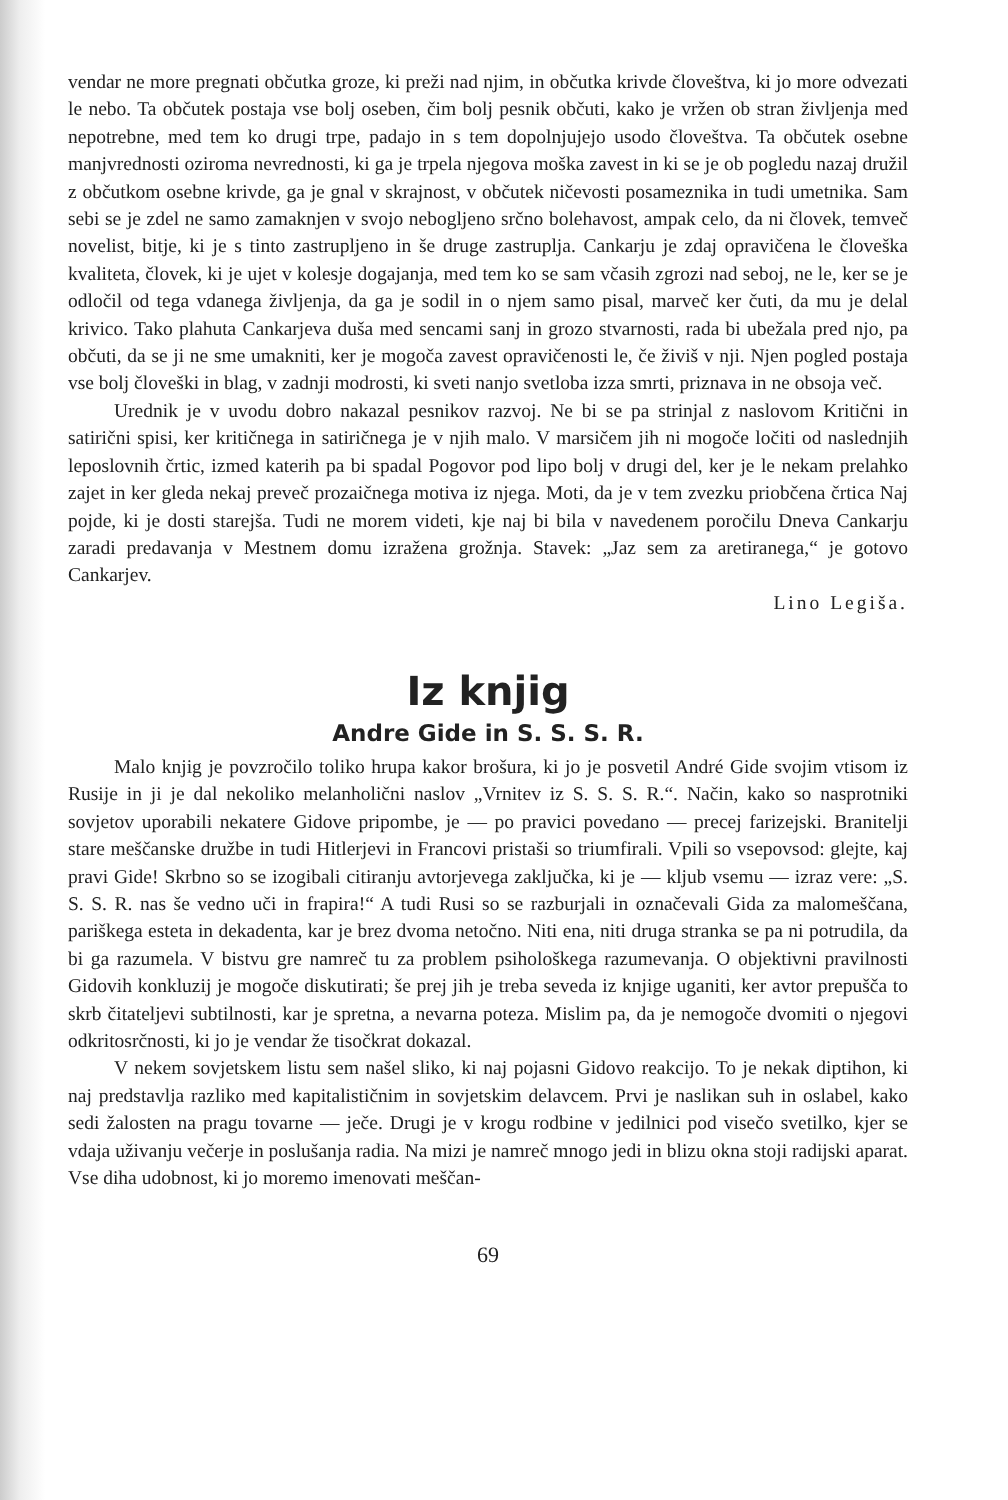vendar ne more pregnati občutka groze, ki preži nad njim, in občutka krivde človeštva, ki jo more odvezati le nebo. Ta občutek postaja vse bolj oseben, čim bolj pesnik občuti, kako je vržen ob stran življenja med nepotrebne, med tem ko drugi trpe, padajo in s tem dopolnjujejo usodo človeštva. Ta občutek osebne manjvrednosti oziroma nevrednosti, ki ga je trpela njegova moška zavest in ki se je ob pogledu nazaj družil z občutkom osebne krivde, ga je gnal v skrajnost, v občutek ničevosti posameznika in tudi umetnika. Sam sebi se je zdel ne samo zamaknjen v svojo nebogljeno srčno bolehavost, ampak celo, da ni človek, temveč novelist, bitje, ki je s tinto zastrupljeno in še druge zastruplja. Cankarju je zdaj opravičena le človeška kvaliteta, človek, ki je ujet v kolesje dogajanja, med tem ko se sam včasih zgrozi nad seboj, ne le, ker se je odločil od tega vdanega življenja, da ga je sodil in o njem samo pisal, marveč ker čuti, da mu je delal krivico. Tako plahuta Cankarjeva duša med sencami sanj in grozo stvarnosti, rada bi ubežala pred njo, pa občuti, da se ji ne sme umakniti, ker je mogoča zavest opravičenosti le, če živiš v nji. Njen pogled postaja vse bolj človeški in blag, v zadnji modrosti, ki sveti nanjo svetloba izza smrti, priznava in ne obsoja več.
Urednik je v uvodu dobro nakazal pesnikov razvoj. Ne bi se pa strinjal z naslovom Kritični in satirični spisi, ker kritičnega in satiričnega je v njih malo. V marsičem jih ni mogoče ločiti od naslednjih leposlovnih črtic, izmed katerih pa bi spadal Pogovor pod lipo bolj v drugi del, ker je le nekam prelahko zajet in ker gleda nekaj preveč prozaičnega motiva iz njega. Moti, da je v tem zvezku priobčena črtica Naj pojde, ki je dosti starejša. Tudi ne morem videti, kje naj bi bila v navedenem poročilu Dneva Cankarju zaradi predavanja v Mestnem domu izražena grožnja. Stavek: „Jaz sem za aretiranega,“ je gotovo Cankarjev.
Lino Legiša.
Iz knjig
Andre Gide in S. S. S. R.
Malo knjig je povzročilo toliko hrupa kakor brošura, ki jo je posvetil André Gide svojim vtisom iz Rusije in ji je dal nekoliko melanholični naslov „Vrnitev iz S. S. S. R.“. Način, kako so nasprotniki sovjetov uporabili nekatere Gidove pripombe, je — po pravici povedano — precej farizejski. Branitelji stare meščanske družbe in tudi Hitlerjevi in Francovi pristaši so triumfirali. Vpili so vsepovsod: glejte, kaj pravi Gide! Skrbno so se izogibali citiranju avtorjevega zaključka, ki je — kljub vsemu — izraz vere: „S. S. S. R. nas še vedno uči in frapira!“ A tudi Rusi so se razburjali in označevali Gida za malomeščana, pariškega esteta in dekadenta, kar je brez dvoma netočno. Niti ena, niti druga stranka se pa ni potrudila, da bi ga razumela. V bistvu gre namreč tu za problem psihološkega razumevanja. O objektivni pravilnosti Gidovih konkluzij je mogoče diskutirati; še prej jih je treba seveda iz knjige uganiti, ker avtor prepušča to skrb čitateljevi subtilnosti, kar je spretna, a nevarna poteza. Mislim pa, da je nemogoče dvomiti o njegovi odkritosrčnosti, ki jo je vendar že tisočkrat dokazal.
V nekem sovjetskem listu sem našel sliko, ki naj pojasni Gidovo reakcijo. To je nekak diptihon, ki naj predstavlja razliko med kapitalističnim in sovjetskim delavcem. Prvi je naslikan suh in oslabel, kako sedi žalosten na pragu tovarne — ječe. Drugi je v krogu rodbine v jedilnici pod visečo svetilko, kjer se vdaja uživanju večerje in poslušanja radia. Na mizi je namreč mnogo jedi in blizu okna stoji radijski aparat. Vse diha udobnost, ki jo moremo imenovati meščan-
69